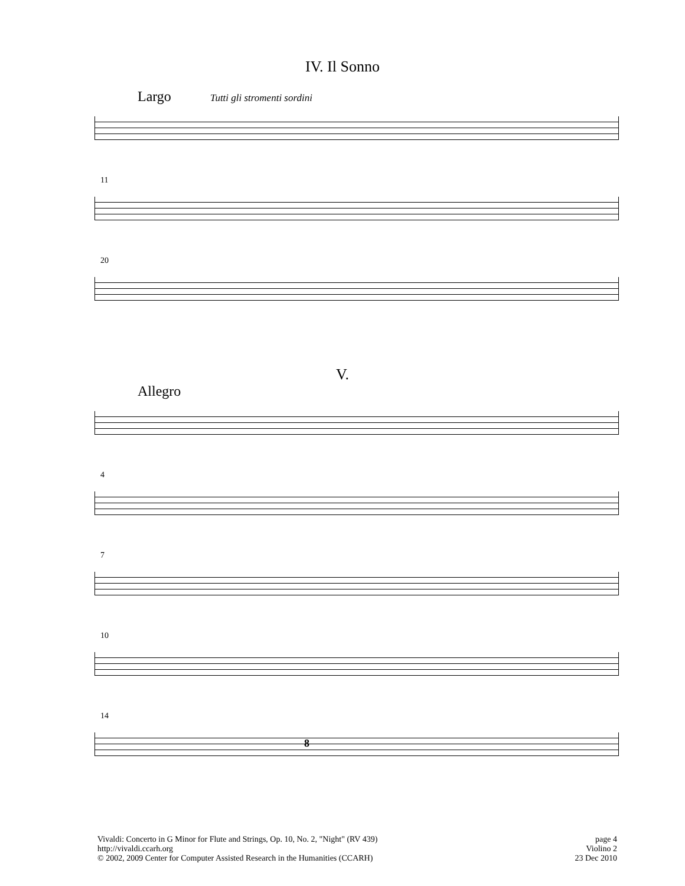IV. Il Sonno
Largo Tutti gli stromenti sordini
11
20
V.
Allegro
4
7
10
14
8
Vivaldi: Concerto in G Minor for Flute and Strings, Op. 10, No. 2, "Night" (RV 439)
http://vivaldi.ccarh.org
© 2002, 2009 Center for Computer Assisted Research in the Humanities (CCARH)
page 4
Violino 2
23 Dec 2010